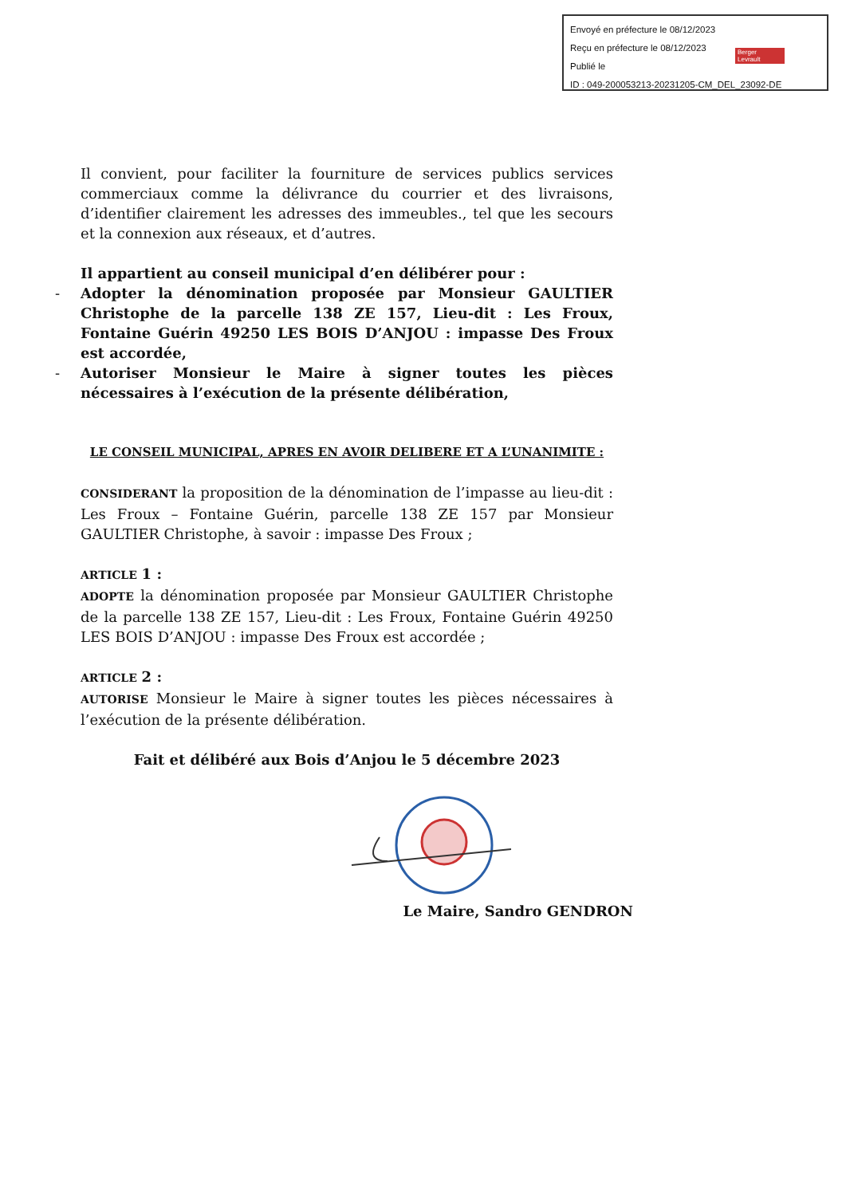Envoyé en préfecture le 08/12/2023
Reçu en préfecture le 08/12/2023
Publié le
ID : 049-200053213-20231205-CM_DEL_23092-DE
Berger
Levrault
Il convient, pour faciliter la fourniture de services publics services commerciaux comme la délivrance du courrier et des livraisons, d’identifier clairement les adresses des immeubles., tel que les secours et la connexion aux réseaux, et d’autres.
Il appartient au conseil municipal d’en délibérer pour :
- Adopter la dénomination proposée par Monsieur GAULTIER Christophe de la parcelle 138 ZE 157, Lieu-dit : Les Froux, Fontaine Guérin 49250 LES BOIS D’ANJOU : impasse Des Froux est accordée,
- Autoriser Monsieur le Maire à signer toutes les pièces nécessaires à l’exécution de la présente délibération,
LE CONSEIL MUNICIPAL, APRES EN AVOIR DELIBERE ET A L’UNANIMITE :
CONSIDERANT la proposition de la dénomination de l’impasse au lieu-dit : Les Froux – Fontaine Guérin, parcelle 138 ZE 157 par Monsieur GAULTIER Christophe, à savoir : impasse Des Froux ;
ARTICLE 1 :
ADOPTE la dénomination proposée par Monsieur GAULTIER Christophe de la parcelle 138 ZE 157, Lieu-dit : Les Froux, Fontaine Guérin 49250 LES BOIS D’ANJOU : impasse Des Froux est accordée ;
ARTICLE 2 :
AUTORISE Monsieur le Maire à signer toutes les pièces nécessaires à l’exécution de la présente délibération.
Fait et délibéré aux Bois d’Anjou le 5 décembre 2023
Le Maire, Sandro GENDRON